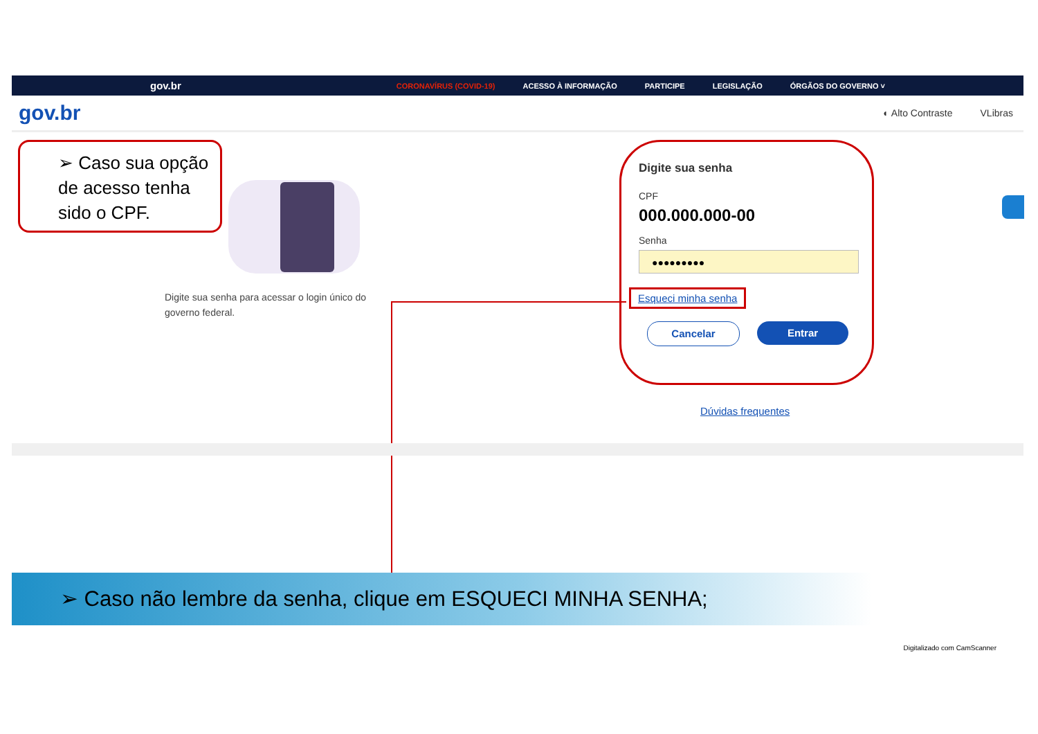gov.br
CORONAVÍRUS (COVID-19) ACESSO À INFORMAÇÃO PARTICIPE LEGISLAÇÃO ÓRGÃOS DO GOVERNO ˅
gov.br
◐ Alto Contraste VLibras
➢ Caso sua opção de acesso tenha sido o CPF.
Digite sua senha para acessar o login único do governo federal.
Digite sua senha
CPF
000.000.000-00
Senha
●●●●●●●●●
Esqueci minha senha
Cancelar Entrar
Dúvidas frequentes
➢ Caso não lembre da senha, clique em ESQUECI MINHA SENHA;
Digitalizado com CamScanner